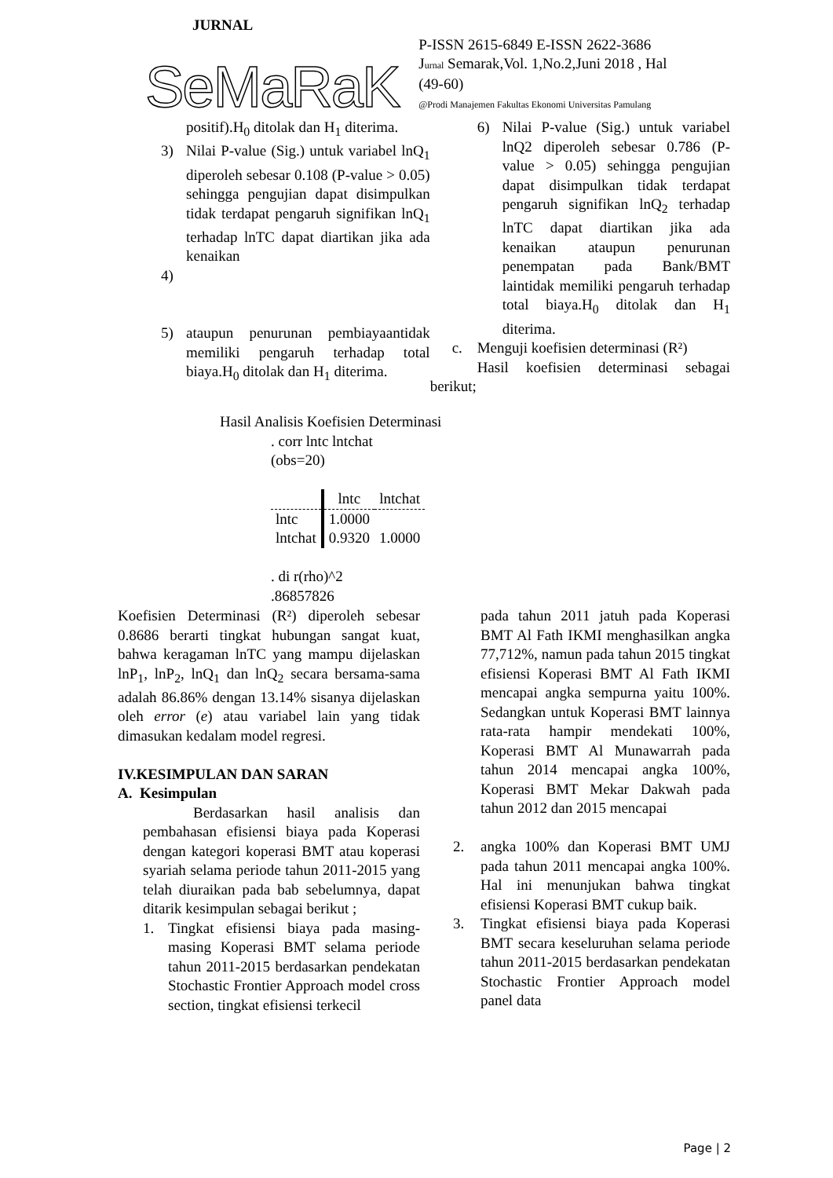JURNAL
SeMaRaK
P-ISSN 2615-6849 E-ISSN 2622-3686
Jurnal Semarak,Vol. 1,No.2,Juni 2018 , Hal (49-60)
@Prodi Manajemen Fakultas Ekonomi Universitas Pamulang
positif).H<sub>0</sub> ditolak dan H<sub>1</sub> diterima.
3) Nilai P-value (Sig.) untuk variabel lnQ<sub>1</sub> diperoleh sebesar 0.108 (P-value > 0.05) sehingga pengujian dapat disimpulkan tidak terdapat pengaruh signifikan lnQ<sub>1</sub> terhadap lnTC dapat diartikan jika ada kenaikan
4)
5) ataupun penurunan pembiayaantidak memiliki pengaruh terhadap total biaya.H<sub>0</sub> ditolak dan H<sub>1</sub> diterima.
6) Nilai P-value (Sig.) untuk variabel lnQ2 diperoleh sebesar 0.786 (P-value > 0.05) sehingga pengujian dapat disimpulkan tidak terdapat pengaruh signifikan lnQ<sub>2</sub> terhadap lnTC dapat diartikan jika ada kenaikan ataupun penurunan penempatan pada Bank/BMT laintidak memiliki pengaruh terhadap total biaya.H<sub>0</sub> ditolak dan H<sub>1</sub> diterima.
c. Menguji koefisien determinasi (R²)
Hasil koefisien determinasi sebagai berikut;
Hasil Analisis Koefisien Determinasi
. corr lntc lntchat
(obs=20)
| | lntc | lntchat |
| --- | --- | --- |
| lntc | 1.0000 | |
| lntchat | 0.9320 | 1.0000 |
. di r(rho)^2
.86857826
Koefisien Determinasi (R²) diperoleh sebesar 0.8686 berarti tingkat hubungan sangat kuat, bahwa keragaman lnTC yang mampu dijelaskan lnP<sub>1</sub>, lnP<sub>2</sub>, lnQ<sub>1</sub> dan lnQ<sub>2</sub> secara bersama-sama adalah 86.86% dengan 13.14% sisanya dijelaskan oleh error (e) atau variabel lain yang tidak dimasukan kedalam model regresi.
IV.KESIMPULAN DAN SARAN
A. Kesimpulan
Berdasarkan hasil analisis dan pembahasan efisiensi biaya pada Koperasi dengan kategori koperasi BMT atau koperasi syariah selama periode tahun 2011-2015 yang telah diuraikan pada bab sebelumnya, dapat ditarik kesimpulan sebagai berikut ;
1. Tingkat efisiensi biaya pada masing-masing Koperasi BMT selama periode tahun 2011-2015 berdasarkan pendekatan Stochastic Frontier Approach model cross section, tingkat efisiensi terkecil
pada tahun 2011 jatuh pada Koperasi BMT Al Fath IKMI menghasilkan angka 77,712%, namun pada tahun 2015 tingkat efisiensi Koperasi BMT Al Fath IKMI mencapai angka sempurna yaitu 100%. Sedangkan untuk Koperasi BMT lainnya rata-rata hampir mendekati 100%, Koperasi BMT Al Munawarrah pada tahun 2014 mencapai angka 100%, Koperasi BMT Mekar Dakwah pada tahun 2012 dan 2015 mencapai
2. angka 100% dan Koperasi BMT UMJ pada tahun 2011 mencapai angka 100%. Hal ini menunjukan bahwa tingkat efisiensi Koperasi BMT cukup baik.
3. Tingkat efisiensi biaya pada Koperasi BMT secara keseluruhan selama periode tahun 2011-2015 berdasarkan pendekatan Stochastic Frontier Approach model panel data
Page | 2